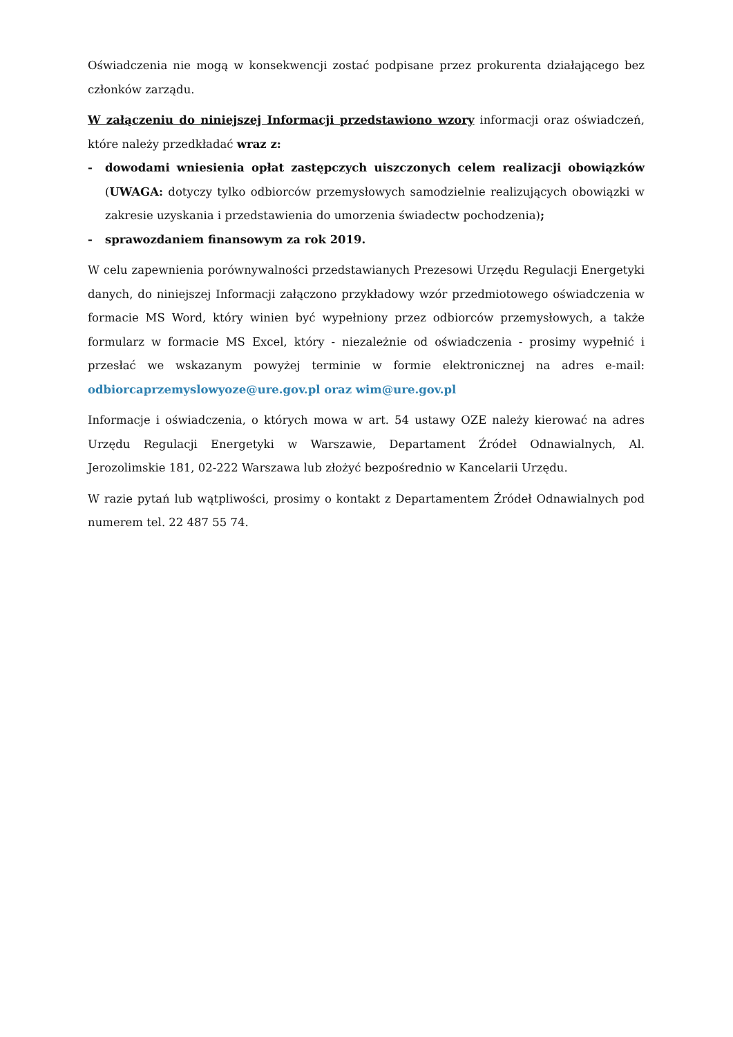Oświadczenia nie mogą w konsekwencji zostać podpisane przez prokurenta działającego bez członków zarządu.
W załączeniu do niniejszej Informacji przedstawiono wzory informacji oraz oświadczeń, które należy przedkładać wraz z:
- dowodami wniesienia opłat zastępczych uiszczonych celem realizacji obowiązków (UWAGA: dotyczy tylko odbiorców przemysłowych samodzielnie realizujących obowiązki w zakresie uzyskania i przedstawienia do umorzenia świadectw pochodzenia);
- sprawozdaniem finansowym za rok 2019.
W celu zapewnienia porównywalności przedstawianych Prezesowi Urzędu Regulacji Energetyki danych, do niniejszej Informacji załączono przykładowy wzór przedmiotowego oświadczenia w formacie MS Word, który winien być wypełniony przez odbiorców przemysłowych, a także formularz w formacie MS Excel, który - niezależnie od oświadczenia - prosimy wypełnić i przesłać we wskazanym powyżej terminie w formie elektronicznej na adres e-mail: odbiorcaprzemyslowyoze@ure.gov.pl oraz wim@ure.gov.pl
Informacje i oświadczenia, o których mowa w art. 54 ustawy OZE należy kierować na adres Urzędu Regulacji Energetyki w Warszawie, Departament Źródeł Odnawialnych, Al. Jerozolimskie 181, 02-222 Warszawa lub złożyć bezpośrednio w Kancelarii Urzędu.
W razie pytań lub wątpliwości, prosimy o kontakt z Departamentem Źródeł Odnawialnych pod numerem tel. 22 487 55 74.